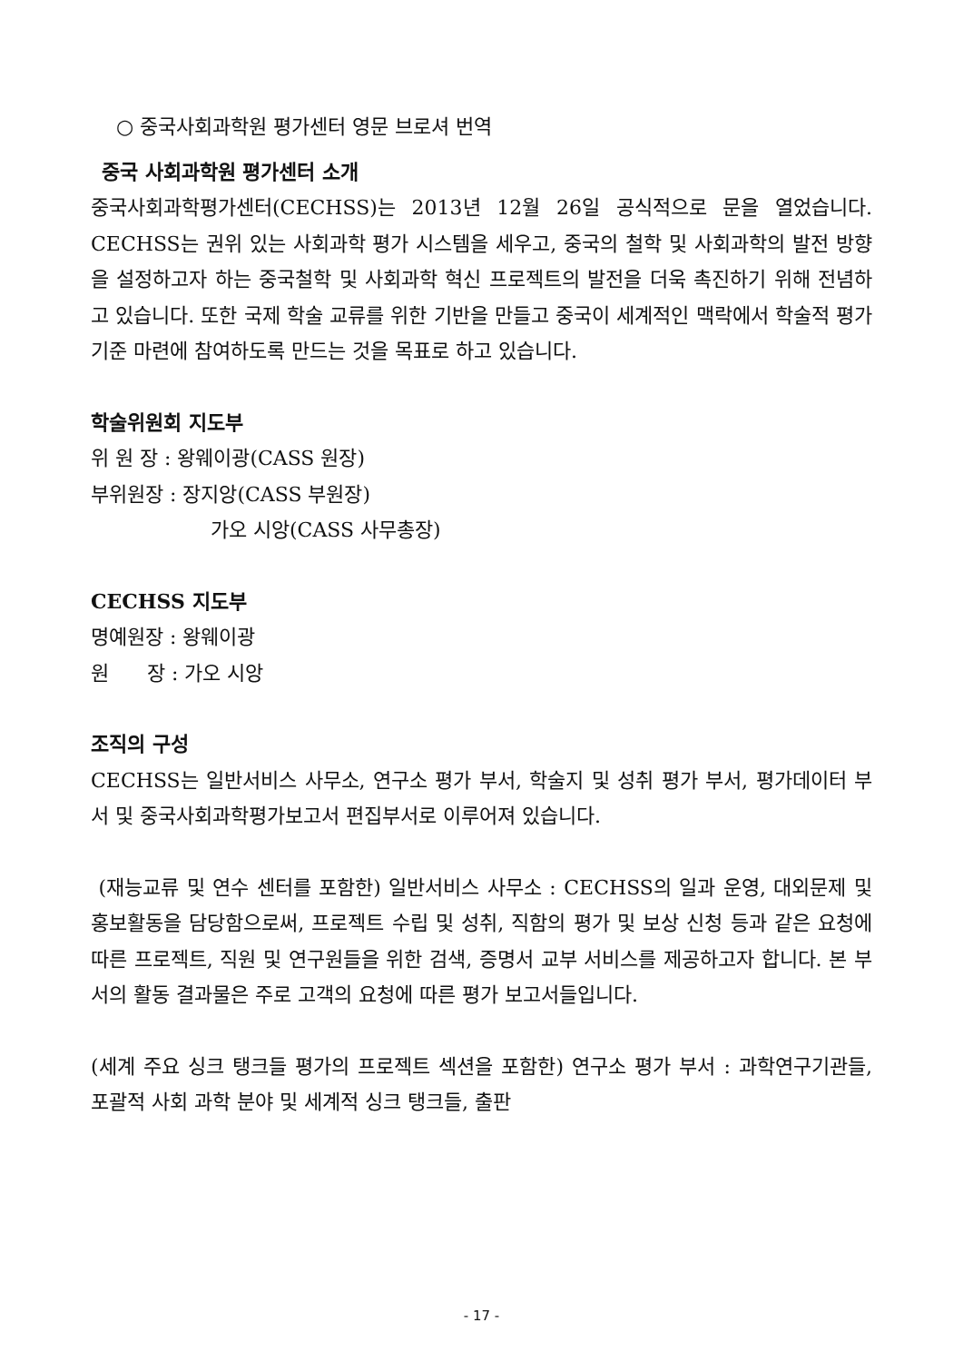○ 중국사회과학원 평가센터 영문 브로셔 번역
중국 사회과학원 평가센터 소개
중국사회과학평가센터(CECHSS)는 2013년 12월 26일 공식적으로 문을 열었습니다. CECHSS는 권위 있는 사회과학 평가 시스템을 세우고, 중국의 철학 및 사회과학의 발전 방향을 설정하고자 하는 중국철학 및 사회과학 혁신 프로젝트의 발전을 더욱 촉진하기 위해 전념하고 있습니다. 또한 국제 학술 교류를 위한 기반을 만들고 중국이 세계적인 맥락에서 학술적 평가 기준 마련에 참여하도록 만드는 것을 목표로 하고 있습니다.
학술위원회 지도부
위 원 장 : 왕웨이광(CASS 원장)
부위원장 : 장지앙(CASS 부원장)
가오 시앙(CASS 사무총장)
CECHSS 지도부
명예원장 : 왕웨이광
원 장 : 가오 시앙
조직의 구성
CECHSS는 일반서비스 사무소, 연구소 평가 부서, 학술지 및 성취 평가 부서, 평가데이터 부서 및 중국사회과학평가보고서 편집부서로 이루어져 있습니다.
(재능교류 및 연수 센터를 포함한) 일반서비스 사무소 : CECHSS의 일과 운영, 대외문제 및 홍보활동을 담당함으로써, 프로젝트 수립 및 성취, 직함의 평가 및 보상 신청 등과 같은 요청에 따른 프로젝트, 직원 및 연구원들을 위한 검색, 증명서 교부 서비스를 제공하고자 합니다. 본 부서의 활동 결과물은 주로 고객의 요청에 따른 평가 보고서들입니다.
(세계 주요 싱크 탱크들 평가의 프로젝트 섹션을 포함한) 연구소 평가 부서 : 과학연구기관들, 포괄적 사회 과학 분야 및 세계적 싱크 탱크들, 출판
- 17 -